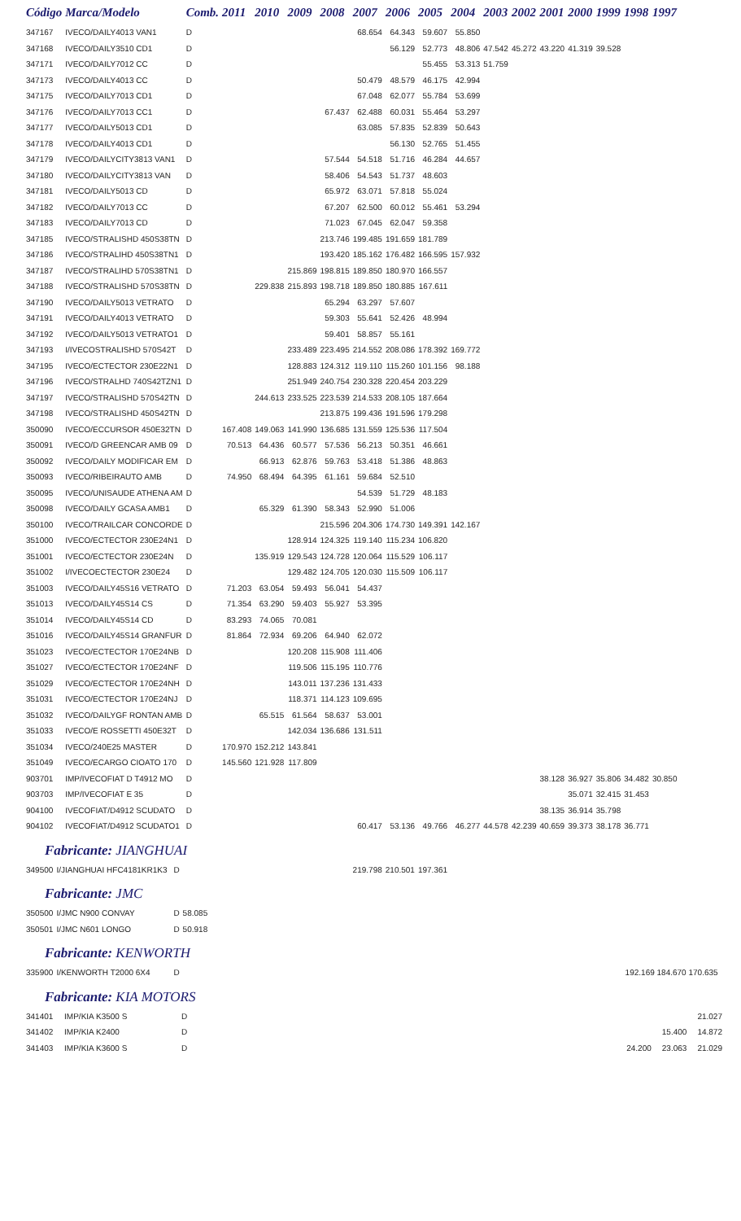| Código | Marca/Modelo | Comb. | 2011 | 2010 | 2009 | 2008 | 2007 | 2006 | 2005 | 2004 | 2003 | 2002 | 2001 | 2000 | 1999 | 1998 | 1997 |
| --- | --- | --- | --- | --- | --- | --- | --- | --- | --- | --- | --- | --- | --- | --- | --- | --- | --- |
| 347167 | IVECO/DAILY4013 VAN1 | D | | | | | 68.654 | 64.343 | 59.607 | 55.850 | | | | | | | |
| 347168 | IVECO/DAILY3510 CD1 | D | | | | | | 56.129 | 52.773 | 48.806 | 47.542 | 45.272 | 43.220 | 41.319 | 39.528 | | |
| 347171 | IVECO/DAILY7012 CC | D | | | | | | | 55.455 | 53.313 | 51.759 | | | | | | |
| 347173 | IVECO/DAILY4013 CC | D | | | | | 50.479 | 48.579 | 46.175 | 42.994 | | | | | | | |
| 347175 | IVECO/DAILY7013 CD1 | D | | | | | 67.048 | 62.077 | 55.784 | 53.699 | | | | | | | |
| 347176 | IVECO/DAILY7013 CC1 | D | | | | 67.437 | 62.488 | 60.031 | 55.464 | 53.297 | | | | | | | |
| 347177 | IVECO/DAILY5013 CD1 | D | | | | | 63.085 | 57.835 | 52.839 | 50.643 | | | | | | | |
| 347178 | IVECO/DAILY4013 CD1 | D | | | | | | 56.130 | 52.765 | 51.455 | | | | | | | |
| 347179 | IVECO/DAILYCITY3813 VAN1 | D | | | | 57.544 | 54.518 | 51.716 | 46.284 | 44.657 | | | | | | | |
| 347180 | IVECO/DAILYCITY3813 VAN | D | | | | 58.406 | 54.543 | 51.737 | 48.603 | | | | | | | | |
| 347181 | IVECO/DAILY5013 CD | D | | | | 65.972 | 63.071 | 57.818 | 55.024 | | | | | | | | |
| 347182 | IVECO/DAILY7013 CC | D | | | | 67.207 | 62.500 | 60.012 | 55.461 | 53.294 | | | | | | | |
| 347183 | IVECO/DAILY7013 CD | D | | | | 71.023 | 67.045 | 62.047 | 59.358 | | | | | | | | |
| 347185 | IVECO/STRALISHD 450S38TN | D | | | | 213.746 | 199.485 | 191.659 | 181.789 | | | | | | | | |
| 347186 | IVECO/STRALIHD 450S38TN1 | D | | | | 193.420 | 185.162 | 176.482 | 166.595 | 157.932 | | | | | | | |
| 347187 | IVECO/STRALIHD 570S38TN1 | D | | | 215.869 | 198.815 | 189.850 | 180.970 | 166.557 | | | | | | | | |
| 347188 | IVECO/STRALISHD 570S38TN | D | | 229.838 | 215.893 | 198.718 | 189.850 | 180.885 | 167.611 | | | | | | | | |
| 347190 | IVECO/DAILY5013 VETRATO | D | | | | 65.294 | 63.297 | 57.607 | | | | | | | | | |
| 347191 | IVECO/DAILY4013 VETRATO | D | | | | 59.303 | 55.641 | 52.426 | 48.994 | | | | | | | | |
| 347192 | IVECO/DAILY5013 VETRATO1 | D | | | | 59.401 | 58.857 | 55.161 | | | | | | | | | |
| 347193 | I/IVECOSTRALISHD 570S42T | D | | | 233.489 | 223.495 | 214.552 | 208.086 | 178.392 | 169.772 | | | | | | | |
| 347195 | IVECO/ECTECTOR 230E22N1 | D | | | 128.883 | 124.312 | 119.110 | 115.260 | 101.156 | 98.188 | | | | | | | |
| 347196 | IVECO/STRALHD 740S42TZN1 | D | | | 251.949 | 240.754 | 230.328 | 220.454 | 203.229 | | | | | | | | |
| 347197 | IVECO/STRALISHD 570S42TN | D | | 244.613 | 233.525 | 223.539 | 214.533 | 208.105 | 187.664 | | | | | | | | |
| 347198 | IVECO/STRALISHD 450S42TN | D | | | | 213.875 | 199.436 | 191.596 | 179.298 | | | | | | | | |
| 350090 | IVECO/ECCURSOR 450E32TN | D | 167.408 | 149.063 | 141.990 | 136.685 | 131.559 | 125.536 | 117.504 | | | | | | | | |
| 350091 | IVECO/D GREENCAR AMB 09 | D | 70.513 | 64.436 | 60.577 | 57.536 | 56.213 | 50.351 | 46.661 | | | | | | | | |
| 350092 | IVECO/DAILY MODIFICAR EM | D | | 66.913 | 62.876 | 59.763 | 53.418 | 51.386 | 48.863 | | | | | | | | |
| 350093 | IVECO/RIBEIRAUTO AMB | D | 74.950 | 68.494 | 64.395 | 61.161 | 59.684 | 52.510 | | | | | | | | | |
| 350095 | IVECO/UNISAUDE ATHENA AM | D | | | | | 54.539 | 51.729 | 48.183 | | | | | | | | |
| 350098 | IVECO/DAILY GCASA AMB1 | D | | 65.329 | 61.390 | 58.343 | 52.990 | 51.006 | | | | | | | | | |
| 350100 | IVECO/TRAILCAR CONCORDE | D | | | | 215.596 | 204.306 | 174.730 | 149.391 | 142.167 | | | | | | | |
| 351000 | IVECO/ECTECTOR 230E24N1 | D | | | 128.914 | 124.325 | 119.140 | 115.234 | 106.820 | | | | | | | | |
| 351001 | IVECO/ECTECTOR 230E24N | D | | 135.919 | 129.543 | 124.728 | 120.064 | 115.529 | 106.117 | | | | | | | | |
| 351002 | I/IVECOECTECTOR 230E24 | D | | | 129.482 | 124.705 | 120.030 | 115.509 | 106.117 | | | | | | | | |
| 351003 | IVECO/DAILY45S16 VETRATO | D | 71.203 | 63.054 | 59.493 | 56.041 | 54.437 | | | | | | | | | | |
| 351013 | IVECO/DAILY45S14 CS | D | 71.354 | 63.290 | 59.403 | 55.927 | 53.395 | | | | | | | | | | |
| 351014 | IVECO/DAILY45S14 CD | D | 83.293 | 74.065 | 70.081 | | | | | | | | | | | | |
| 351016 | IVECO/DAILY45S14 GRANFUR | D | 81.864 | 72.934 | 69.206 | 64.940 | 62.072 | | | | | | | | | | |
| 351023 | IVECO/ECTECTOR 170E24NB | D | | | 120.208 | 115.908 | 111.406 | | | | | | | | | | |
| 351027 | IVECO/ECTECTOR 170E24NF | D | | | 119.506 | 115.195 | 110.776 | | | | | | | | | | |
| 351029 | IVECO/ECTECTOR 170E24NH | D | | | 143.011 | 137.236 | 131.433 | | | | | | | | | | |
| 351031 | IVECO/ECTECTOR 170E24NJ | D | | | 118.371 | 114.123 | 109.695 | | | | | | | | | | |
| 351032 | IVECO/DAILYGF RONTAN AMB | D | | 65.515 | 61.564 | 58.637 | 53.001 | | | | | | | | | | |
| 351033 | IVECO/E ROSSETTI 450E32T | D | | | 142.034 | 136.686 | 131.511 | | | | | | | | | | |
| 351034 | IVECO/240E25 MASTER | D | 170.970 | 152.212 | 143.841 | | | | | | | | | | | | |
| 351049 | IVECO/ECARGO CIOATO 170 | D | 145.560 | 121.928 | 117.809 | | | | | | | | | | | | |
| 903701 | IMP/IVECOFIAT D T4912 MO | D | | | | | | | | | | | 38.128 | 36.927 | 35.806 | 34.482 | 30.850 |
| 903703 | IMP/IVECOFIAT E 35 | D | | | | | | | | | | | | 35.071 | 32.415 | 31.453 | |
| 904100 | IVECOFIAT/D4912 SCUDATO | D | | | | | | | | | | | 38.135 | 36.914 | 35.798 | | |
| 904102 | IVECOFIAT/D4912 SCUDATO1 | D | | | | | 60.417 | 53.136 | 49.766 | 46.277 | 44.578 | 42.239 | 40.659 | 39.373 | 38.178 | 36.771 | |
Fabricante: JIANGHUAI
| 349500 | I/JIANGHUAI HFC4181KR1K3 | D | | 219.798 | 210.501 | 197.361 |
Fabricante: JMC
| 350500 | I/JMC N900 CONVAY | D | 58.085 |
| 350501 | I/JMC N601 LONGO | D | 50.918 |
Fabricante: KENWORTH
| 335900 | I/KENWORTH T2000 6X4 | D | | 192.169 184.670 170.635 |
Fabricante: KIA MOTORS
| 341401 | IMP/KIA K3500 S | D | | | | 21.027 |
| 341402 | IMP/KIA K2400 | D | | | 15.400 | 14.872 |
| 341403 | IMP/KIA K3600 S | D | | 24.200 | 23.063 | 21.029 |